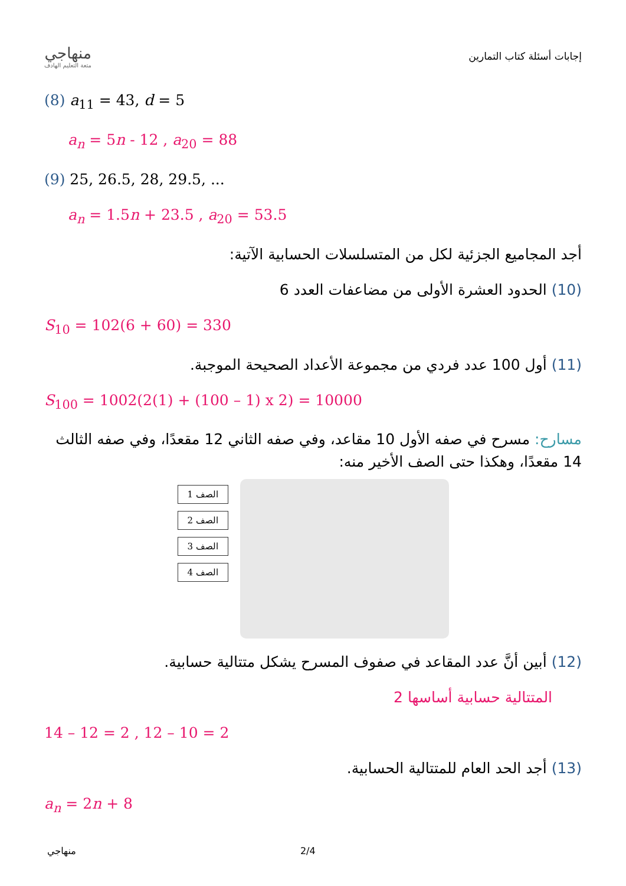منهاجي
متعة التعليم الهادف
إجابات أسئلة كتاب التمارين
(8) a<sub>11</sub> = 43, d = 5
a<sub>n</sub> = 5n - 12 , a<sub>20</sub> = 88
(9) 25, 26.5, 28, 29.5, ...
a<sub>n</sub> = 1.5n + 23.5 , a<sub>20</sub> = 53.5
أجد المجاميع الجزئية لكل من المتسلسلات الحسابية الآتية:
(10) الحدود العشرة الأولى من مضاعفات العدد 6
S<sub>10</sub> = 102(6 + 60) = 330
(11) أول 100 عدد فردي من مجموعة الأعداد الصحيحة الموجبة.
S<sub>100</sub> = 1002(2(1) + (100 – 1) x 2) = 10000
مسارح: مسرح في صفه الأول 10 مقاعد، وفي صفه الثاني 12 مقعدًا، وفي صفه الثالث 14 مقعدًا، وهكذا حتى الصف الأخير منه:
الصف 1
الصف 2
الصف 3
الصف 4
(12) أبين أنَّ عدد المقاعد في صفوف المسرح يشكل متتالية حسابية.
المتتالية حسابية أساسها 2
14 – 12 = 2 , 12 – 10 = 2
(13) أجد الحد العام للمتتالية الحسابية.
a<sub>n</sub> = 2n + 8
منهاجي 2/4